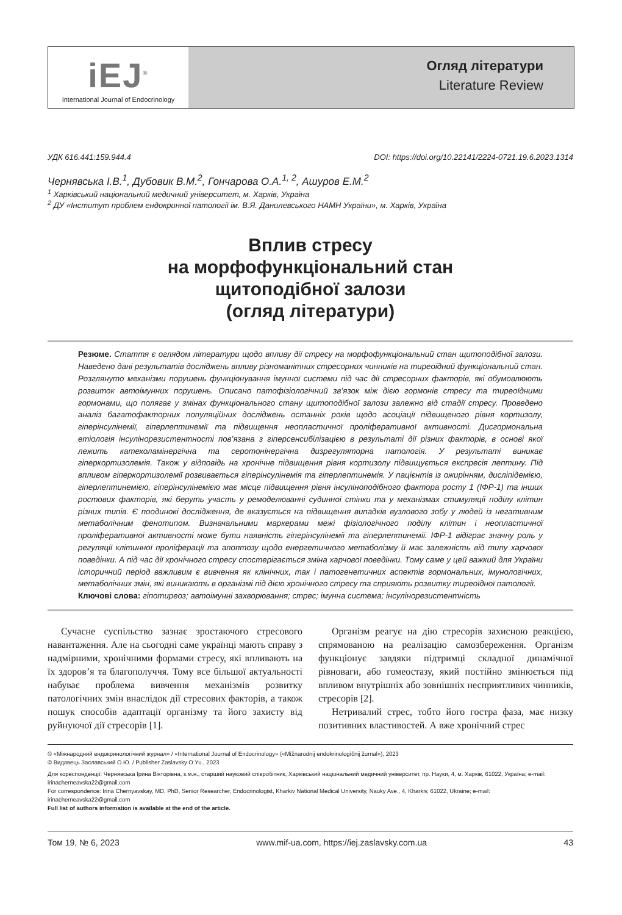iEJ<sup>®</sup>
International Journal of Endocrinology
Огляд літератури
Literature Review
УДК 616.441:159.944.4 DOI: https://doi.org/10.22141/2224-0721.19.6.2023.1314
Чернявська І.В.<sup>1</sup>, Дубовик В.М.<sup>2</sup>, Гончарова О.А.<sup>1, 2</sup>, Ашуров Е.М.<sup>2</sup>
<sup>1</sup> Харківський національний медичний університет, м. Харків, Україна
<sup>2</sup> ДУ «Інститут проблем ендокринної патології ім. В.Я. Данилевського НАМН України», м. Харків, Україна
Вплив стресу
на морфофункціональний стан
щитоподібної залози
(огляд літератури)
Резюме. Стаття є оглядом літератури щодо впливу дії стресу на морфофункціональний стан щитоподібної залози. Наведено дані результатів досліджень впливу різноманітних стресорних чинників на тиреоїдний функціональний стан. Розглянуто механізми порушень функціонування імунної системи під час дії стресорних факторів, які обумовлюють розвиток автоімунних порушень. Описано патофізіологічний зв’язок між дією гормонів стресу та тиреоїдними гормонами, що полягає у змінах функціонального стану щитоподібної залози залежно від стадії стресу. Проведено аналіз багатофакторних популяційних досліджень останніх років щодо асоціації підвищеного рівня кортизолу, гіперінсулінемії, гіперлептинемії та підвищення неопластичної проліферативної активності. Дисгормональна етіологія інсулінорезистентності пов’язана з гіперсенсибілізацією в результаті дії різних факторів, в основі якої лежить катехоламінергічна та серотонінергічна дизрегуляторна патологія. У результаті виникає гіперкортизолемія. Також у відповідь на хронічне підвищення рівня кортизолу підвищується експресія лептину. Під впливом гіперкортизолемії розвивається гіперінсулінемія та гіперлептинемія. У пацієнтів із ожирінням, дисліпідемією, гіперлептинемією, гіперінсулінемією має місце підвищення рівня інсуліноподібного фактора росту 1 (ІФР-1) та інших ростових факторів, які беруть участь у ремоделюванні судинної стінки та у механізмах стимуляції поділу клітин різних типів. Є поодинокі дослідження, де вказується на підвищення випадків вузлового зобу у людей із негативним метаболічним фенотипом. Визначальними маркерами межі фізіологічного поділу клітин і неопластичної проліферативної активності може бути наявність гіперінсулінемії та гіперлептинемії. ІФР-1 відіграє значну роль у регуляції клітинної проліферації та апоптозу щодо енергетичного метаболізму й має залежність від типу харчової поведінки. А під час дії хронічного стресу спостерігається зміна харчової поведінки. Тому саме у цей важкий для України історичний період важливим є вивчення як клінічних, так і патогенетичних аспектів гормональних, імунологічних, метаболічних змін, які виникають в організмі під дією хронічного стресу та сприяють розвитку тиреоїдної патології.
Ключові слова: гіпотиреоз; автоімунні захворювання; стрес; імунна система; інсулінорезистентність
Сучасне суспільство зазнає зростаючого стресового навантаження. Але на сьогодні саме українці мають справу з надмірними, хронічними формами стресу, які впливають на їх здоров’я та благополуччя. Тому все більшої актуальності набуває проблема вивчення механізмів розвитку патологічних змін внаслідок дії стресових факторів, а також пошук способів адаптації організму та його захисту від руйнуючої дії стресорів [1].
Організм реагує на дію стресорів захисною реакцією, спрямованою на реалізацію самозбереження. Організм функціонує завдяки підтримці складної динамічної рівноваги, або гомеостазу, який постійно змінюється під впливом внутрішніх або зовнішніх несприятливих чинників, стресорів [2].
Нетривалий стрес, тобто його гостра фаза, має низку позитивних властивостей. А вже хронічний стрес
© «Міжнародний ендокринологічний журнал» / «International Journal of Endocrinology» («Mìžnarodnij endokrinologìčnij žurnal»), 2023
© Видавець Заславський О.Ю. / Publisher Zaslavsky O.Yu., 2023
Для кореспонденції: Чернявська Ірина Вікторівна, к.м.н., старший науковий співробітник, Харківський національний медичний університет, пр. Науки, 4, м. Харків, 61022, Україна; e-mail: irinacherneavska22@gmail.com
For correspondence: Irina Chernyavskay, MD, PhD, Senior Researcher, Endocrinologist, Kharkiv National Medical University, Nauky Ave., 4, Kharkiv, 61022, Ukraine; e-mail: irinacherneavska22@gmail.com
Full list of authors information is available at the end of the article.
Том 19, № 6, 2023 www.mif-ua.com, https://iej.zaslavsky.com.ua 43